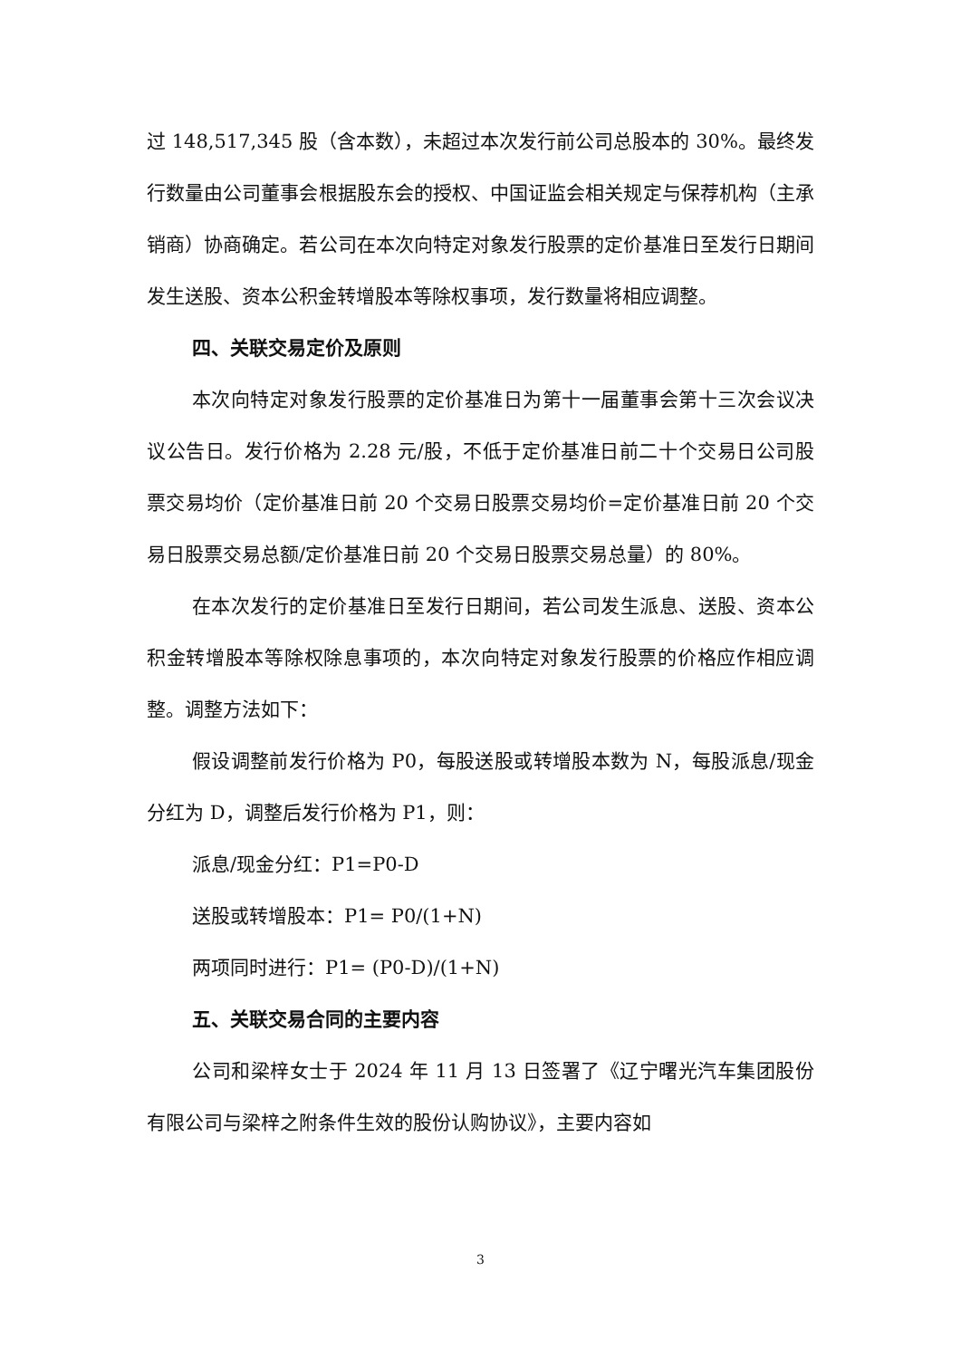过 148,517,345 股（含本数），未超过本次发行前公司总股本的 30%。最终发行数量由公司董事会根据股东会的授权、中国证监会相关规定与保荐机构（主承销商）协商确定。若公司在本次向特定对象发行股票的定价基准日至发行日期间发生送股、资本公积金转增股本等除权事项，发行数量将相应调整。
四、关联交易定价及原则
本次向特定对象发行股票的定价基准日为第十一届董事会第十三次会议决议公告日。发行价格为 2.28 元/股，不低于定价基准日前二十个交易日公司股票交易均价（定价基准日前 20 个交易日股票交易均价=定价基准日前 20 个交易日股票交易总额/定价基准日前 20 个交易日股票交易总量）的 80%。
在本次发行的定价基准日至发行日期间，若公司发生派息、送股、资本公积金转增股本等除权除息事项的，本次向特定对象发行股票的价格应作相应调整。调整方法如下：
假设调整前发行价格为 P0，每股送股或转增股本数为 N，每股派息/现金分红为 D，调整后发行价格为 P1，则：
派息/现金分红：P1=P0-D
送股或转增股本：P1= P0/(1+N)
两项同时进行：P1= (P0-D)/(1+N)
五、关联交易合同的主要内容
公司和梁梓女士于 2024 年 11 月 13 日签署了《辽宁曙光汽车集团股份有限公司与梁梓之附条件生效的股份认购协议》，主要内容如
3